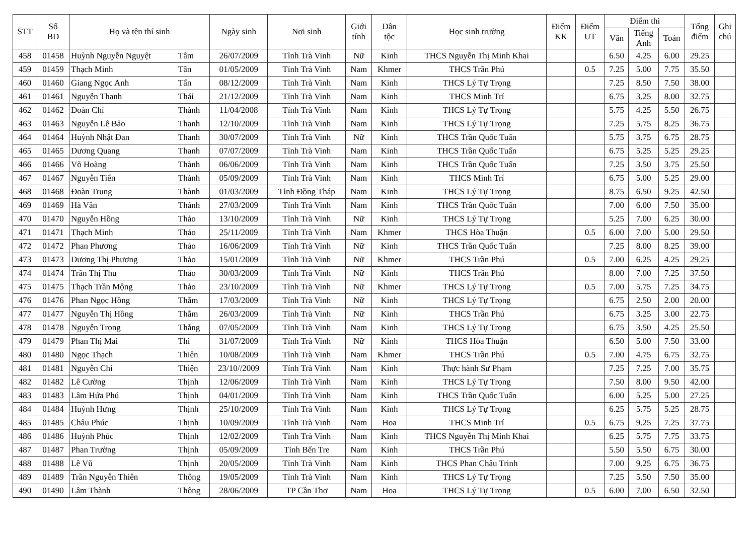| STT | Số BD | Họ và tên thí sinh | | Ngày sinh | Nơi sinh | Giới tính | Dân tộc | Học sinh trường | Điểm KK | Điểm UT | Điểm thi | | | Tổng điểm | Ghi chú |
| --- | --- | --- | --- | --- | --- | --- | --- | --- | --- | --- | --- | --- | --- | --- | --- |
| | | | | | | | | | | | Văn | Tiếng Anh | Toán | | |
| 458 | 01458 | Huỳnh Nguyễn Nguyệt | Tâm | 26/07/2009 | Tỉnh Trà Vinh | Nữ | Kinh | THCS Nguyễn Thị Minh Khai | | | 6.50 | 4.25 | 6.00 | 29.25 | |
| 459 | 01459 | Thạch Minh | Tân | 01/05/2009 | Tỉnh Trà Vinh | Nam | Khmer | THCS Trần Phú | | 0.5 | 7.25 | 5.00 | 7.75 | 35.50 | |
| 460 | 01460 | Giang Ngọc Anh | Tấn | 08/12/2009 | Tỉnh Trà Vinh | Nam | Kinh | THCS Lý Tự Trọng | | | 7.25 | 8.50 | 7.50 | 38.00 | |
| 461 | 01461 | Nguyễn Thanh | Thái | 21/12/2009 | Tỉnh Trà Vinh | Nam | Kinh | THCS Minh Trí | | | 6.75 | 3.25 | 8.00 | 32.75 | |
| 462 | 01462 | Đoàn Chí | Thành | 11/04/2008 | Tỉnh Trà Vinh | Nam | Kinh | THCS Lý Tự Trọng | | | 5.75 | 4.25 | 5.50 | 26.75 | |
| 463 | 01463 | Nguyễn Lê Bảo | Thanh | 12/10/2009 | Tỉnh Trà Vinh | Nam | Kinh | THCS Lý Tự Trọng | | | 7.25 | 5.75 | 8.25 | 36.75 | |
| 464 | 01464 | Huỳnh Nhật Đan | Thanh | 30/07/2009 | Tỉnh Trà Vinh | Nữ | Kinh | THCS Trần Quốc Tuấn | | | 5.75 | 3.75 | 6.75 | 28.75 | |
| 465 | 01465 | Dương Quang | Thanh | 07/07/2009 | Tỉnh Trà Vinh | Nam | Kinh | THCS Trần Quốc Tuấn | | | 6.75 | 5.25 | 5.25 | 29.25 | |
| 466 | 01466 | Võ Hoàng | Thành | 06/06/2009 | Tỉnh Trà Vinh | Nam | Kinh | THCS Trần Quốc Tuấn | | | 7.25 | 3.50 | 3.75 | 25.50 | |
| 467 | 01467 | Nguyễn Tiến | Thành | 05/09/2009 | Tỉnh Trà Vinh | Nam | Kinh | THCS Minh Trí | | | 6.75 | 5.00 | 5.25 | 29.00 | |
| 468 | 01468 | Đoàn Trung | Thành | 01/03/2009 | Tỉnh Đồng Tháp | Nam | Kinh | THCS Lý Tự Trọng | | | 8.75 | 6.50 | 9.25 | 42.50 | |
| 469 | 01469 | Hà Văn | Thành | 27/03/2009 | Tỉnh Trà Vinh | Nam | Kinh | THCS Trần Quốc Tuấn | | | 7.00 | 6.00 | 7.50 | 35.00 | |
| 470 | 01470 | Nguyễn Hồng | Thảo | 13/10/2009 | Tỉnh Trà Vinh | Nữ | Kinh | THCS Lý Tự Trọng | | | 5.25 | 7.00 | 6.25 | 30.00 | |
| 471 | 01471 | Thạch Minh | Thảo | 25/11/2009 | Tỉnh Trà Vinh | Nam | Khmer | THCS Hòa Thuận | | 0.5 | 6.00 | 7.00 | 5.00 | 29.50 | |
| 472 | 01472 | Phan Phương | Thảo | 16/06/2009 | Tỉnh Trà Vinh | Nữ | Kinh | THCS Trần Quốc Tuấn | | | 7.25 | 8.00 | 8.25 | 39.00 | |
| 473 | 01473 | Dương Thị Phương | Thảo | 15/01/2009 | Tỉnh Trà Vinh | Nữ | Khmer | THCS Trần Phú | | 0.5 | 7.00 | 6.25 | 4.25 | 29.25 | |
| 474 | 01474 | Trần Thị Thu | Thảo | 30/03/2009 | Tỉnh Trà Vinh | Nữ | Kinh | THCS Trần Phú | | | 8.00 | 7.00 | 7.25 | 37.50 | |
| 475 | 01475 | Thạch Trần Mộng | Thảo | 23/10/2009 | Tỉnh Trà Vinh | Nữ | Khmer | THCS Lý Tự Trọng | | 0.5 | 7.00 | 5.75 | 7.25 | 34.75 | |
| 476 | 01476 | Phan Ngọc Hồng | Thắm | 17/03/2009 | Tỉnh Trà Vinh | Nữ | Kinh | THCS Lý Tự Trọng | | | 6.75 | 2.50 | 2.00 | 20.00 | |
| 477 | 01477 | Nguyễn Thị Hồng | Thắm | 26/03/2009 | Tỉnh Trà Vinh | Nữ | Kinh | THCS Trần Phú | | | 6.75 | 3.25 | 3.00 | 22.75 | |
| 478 | 01478 | Nguyễn Trọng | Thắng | 07/05/2009 | Tỉnh Trà Vinh | Nam | Kinh | THCS Lý Tự Trọng | | | 6.75 | 3.50 | 4.25 | 25.50 | |
| 479 | 01479 | Phan Thị Mai | Thi | 31/07/2009 | Tỉnh Trà Vinh | Nữ | Kinh | THCS Hòa Thuận | | | 6.50 | 5.00 | 7.50 | 33.00 | |
| 480 | 01480 | Ngọc Thạch | Thiên | 10/08/2009 | Tỉnh Trà Vinh | Nam | Khmer | THCS Trần Phú | | 0.5 | 7.00 | 4.75 | 6.75 | 32.75 | |
| 481 | 01481 | Nguyễn Chí | Thiện | 23/10//2009 | Tỉnh Trà Vinh | Nam | Kinh | Thực hành Sư Phạm | | | 7.25 | 7.25 | 7.00 | 35.75 | |
| 482 | 01482 | Lê Cường | Thịnh | 12/06/2009 | Tỉnh Trà Vinh | Nam | Kinh | THCS Lý Tự Trọng | | | 7.50 | 8.00 | 9.50 | 42.00 | |
| 483 | 01483 | Lâm Hứa Phú | Thịnh | 04/01/2009 | Tỉnh Trà Vinh | Nam | Kinh | THCS Trần Quốc Tuấn | | | 6.00 | 5.25 | 5.00 | 27.25 | |
| 484 | 01484 | Huỳnh Hưng | Thịnh | 25/10/2009 | Tỉnh Trà Vinh | Nam | Kinh | THCS Lý Tự Trọng | | | 6.25 | 5.75 | 5.25 | 28.75 | |
| 485 | 01485 | Châu Phúc | Thịnh | 10/09/2009 | Tỉnh Trà Vinh | Nam | Hoa | THCS Minh Trí | | 0.5 | 6.75 | 9.25 | 7.25 | 37.75 | |
| 486 | 01486 | Huỳnh Phúc | Thịnh | 12/02/2009 | Tỉnh Trà Vinh | Nam | Kinh | THCS Nguyễn Thị Minh Khai | | | 6.25 | 5.75 | 7.75 | 33.75 | |
| 487 | 01487 | Phan Trường | Thịnh | 05/09/2009 | Tỉnh Bến Tre | Nam | Kinh | THCS Trần Phú | | | 5.50 | 5.50 | 6.75 | 30.00 | |
| 488 | 01488 | Lê Vũ | Thịnh | 20/05/2009 | Tỉnh Trà Vinh | Nam | Kinh | THCS Phan Châu Trinh | | | 7.00 | 9.25 | 6.75 | 36.75 | |
| 489 | 01489 | Trần Nguyễn Thiên | Thông | 19/05/2009 | Tỉnh Trà Vinh | Nam | Kinh | THCS Lý Tự Trọng | | | 7.25 | 5.50 | 7.50 | 35.00 | |
| 490 | 01490 | Lâm Thành | Thông | 28/06/2009 | TP Cần Thơ | Nam | Hoa | THCS Lý Tự Trọng | | 0.5 | 6.00 | 7.00 | 6.50 | 32.50 | |